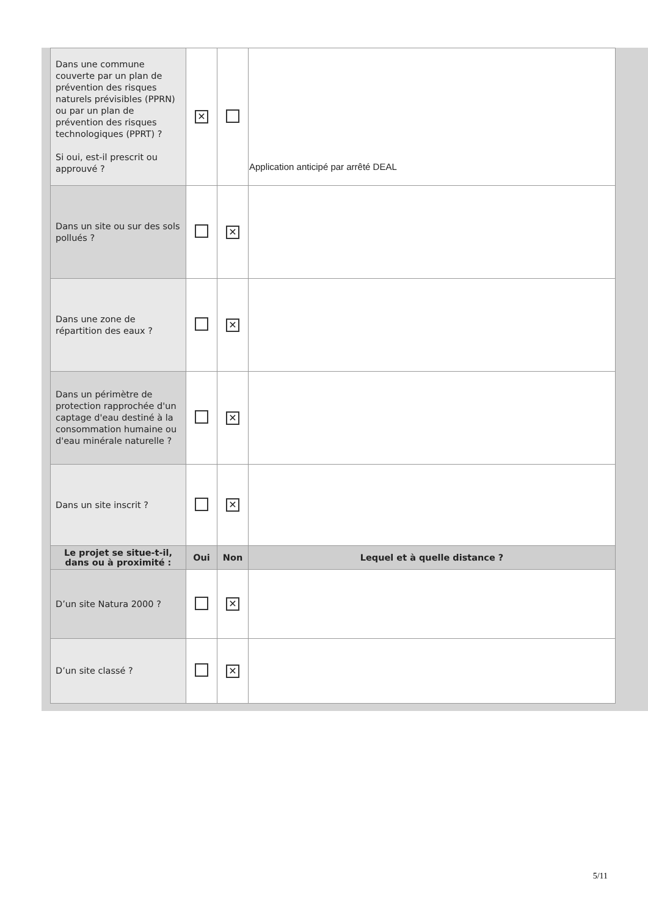| Dans une commune couverte par un plan de prévention des risques naturels prévisibles (PPRN) ou par un plan de prévention des risques technologiques (PPRT) ? Si oui, est-il prescrit ou approuvé ? | ✕ | | Application anticipé par arrêté DEAL |
| Dans un site ou sur des sols pollués ? | | ✕ | |
| Dans une zone de répartition des eaux ? | | ✕ | |
| Dans un périmètre de protection rapprochée d'un captage d'eau destiné à la consommation humaine ou d'eau minérale naturelle ? | | ✕ | |
| Dans un site inscrit ? | | ✕ | |
| Le projet se situe-t-il, dans ou à proximité : | Oui | Non | Lequel et à quelle distance ? |
| D’un site Natura 2000 ? | | ✕ | |
| D’un site classé ? | | ✕ | |
5/11